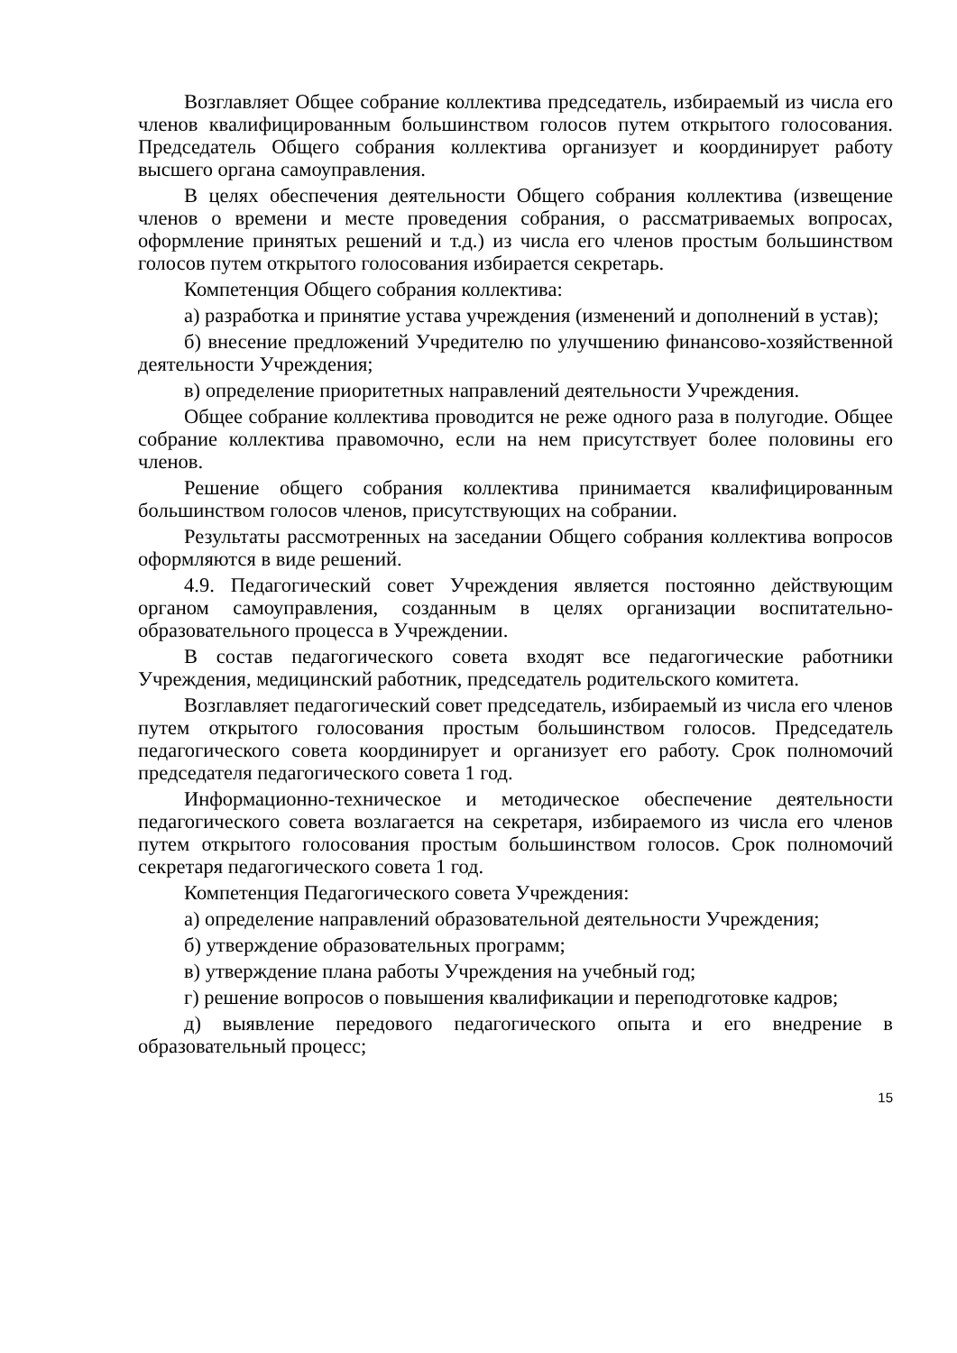Возглавляет Общее собрание коллектива председатель, избираемый из числа его членов квалифицированным большинством голосов путем открытого голосования. Председатель Общего собрания коллектива организует и координирует работу высшего органа самоуправления.
В целях обеспечения деятельности Общего собрания коллектива (извещение членов о времени и месте проведения собрания, о рассматриваемых вопросах, оформление принятых решений и т.д.) из числа его членов простым большинством голосов путем открытого голосования избирается секретарь.
Компетенция Общего собрания коллектива:
а) разработка и принятие устава учреждения (изменений и дополнений в устав);
б) внесение предложений Учредителю по улучшению финансово-хозяйственной деятельности Учреждения;
в) определение приоритетных направлений деятельности Учреждения.
Общее собрание коллектива проводится не реже одного раза в полугодие. Общее собрание коллектива правомочно, если на нем присутствует более половины его членов.
Решение общего собрания коллектива принимается квалифицированным большинством голосов членов, присутствующих на собрании.
Результаты рассмотренных на заседании Общего собрания коллектива вопросов оформляются в виде решений.
4.9. Педагогический совет Учреждения является постоянно действующим органом самоуправления, созданным в целях организации воспитательно-образовательного процесса в Учреждении.
В состав педагогического совета входят все педагогические работники Учреждения, медицинский работник, председатель родительского комитета.
Возглавляет педагогический совет председатель, избираемый из числа его членов путем открытого голосования простым большинством голосов. Председатель педагогического совета координирует и организует его работу. Срок полномочий председателя педагогического совета 1 год.
Информационно-техническое и методическое обеспечение деятельности педагогического совета возлагается на секретаря, избираемого из числа его членов путем открытого голосования простым большинством голосов. Срок полномочий секретаря педагогического совета 1 год.
Компетенция Педагогического совета Учреждения:
а) определение направлений образовательной деятельности Учреждения;
б) утверждение образовательных программ;
в) утверждение плана работы Учреждения на учебный год;
г) решение вопросов о повышения квалификации и переподготовке кадров;
д) выявление передового педагогического опыта и его внедрение в образовательный процесс;
15